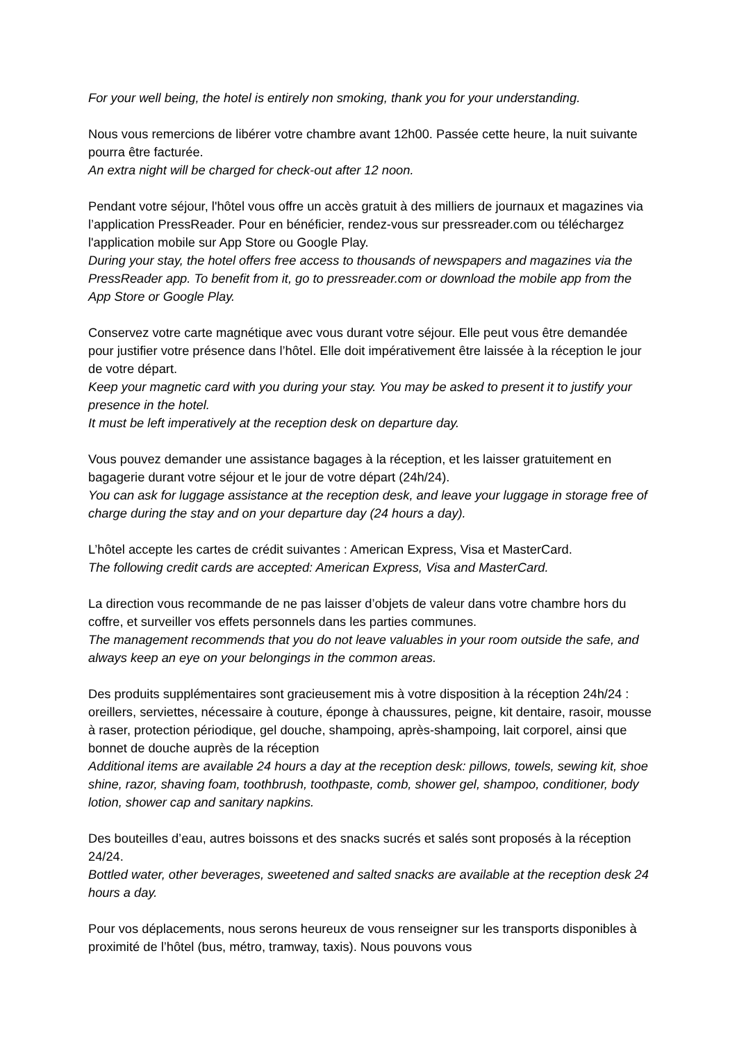For your well being, the hotel is entirely non smoking, thank you for your understanding.
Nous vous remercions de libérer votre chambre avant 12h00. Passée cette heure, la nuit suivante pourra être facturée.
An extra night will be charged for check-out after 12 noon.
Pendant votre séjour, l'hôtel vous offre un accès gratuit à des milliers de journaux et magazines via l’application PressReader. Pour en bénéficier, rendez-vous sur pressreader.com ou téléchargez l'application mobile sur App Store ou Google Play.
During your stay, the hotel offers free access to thousands of newspapers and magazines via the PressReader app. To benefit from it, go to pressreader.com or download the mobile app from the App Store or Google Play.
Conservez votre carte magnétique avec vous durant votre séjour. Elle peut vous être demandée pour justifier votre présence dans l’hôtel. Elle doit impérativement être laissée à la réception le jour de votre départ.
Keep your magnetic card with you during your stay. You may be asked to present it to justify your presence in the hotel.
It must be left imperatively at the reception desk on departure day.
Vous pouvez demander une assistance bagages à la réception, et les laisser gratuitement en bagagerie durant votre séjour et le jour de votre départ (24h/24).
You can ask for luggage assistance at the reception desk, and leave your luggage in storage free of charge during the stay and on your departure day (24 hours a day).
L’hôtel accepte les cartes de crédit suivantes : American Express, Visa et MasterCard.
The following credit cards are accepted: American Express, Visa and MasterCard.
La direction vous recommande de ne pas laisser d’objets de valeur dans votre chambre hors du coffre, et surveiller vos effets personnels dans les parties communes.
The management recommends that you do not leave valuables in your room outside the safe, and always keep an eye on your belongings in the common areas.
Des produits supplémentaires sont gracieusement mis à votre disposition à la réception 24h/24 : oreillers, serviettes, nécessaire à couture, éponge à chaussures, peigne, kit dentaire, rasoir, mousse à raser, protection périodique, gel douche, shampoing, après-shampoing, lait corporel, ainsi que bonnet de douche auprès de la réception
Additional items are available 24 hours a day at the reception desk: pillows, towels, sewing kit, shoe shine, razor, shaving foam, toothbrush, toothpaste, comb, shower gel, shampoo, conditioner, body lotion, shower cap and sanitary napkins.
Des bouteilles d’eau, autres boissons et des snacks sucrés et salés sont proposés à la réception 24/24.
Bottled water, other beverages, sweetened and salted snacks are available at the reception desk 24 hours a day.
Pour vos déplacements, nous serons heureux de vous renseigner sur les transports disponibles à proximité de l’hôtel (bus, métro, tramway, taxis). Nous pouvons vous